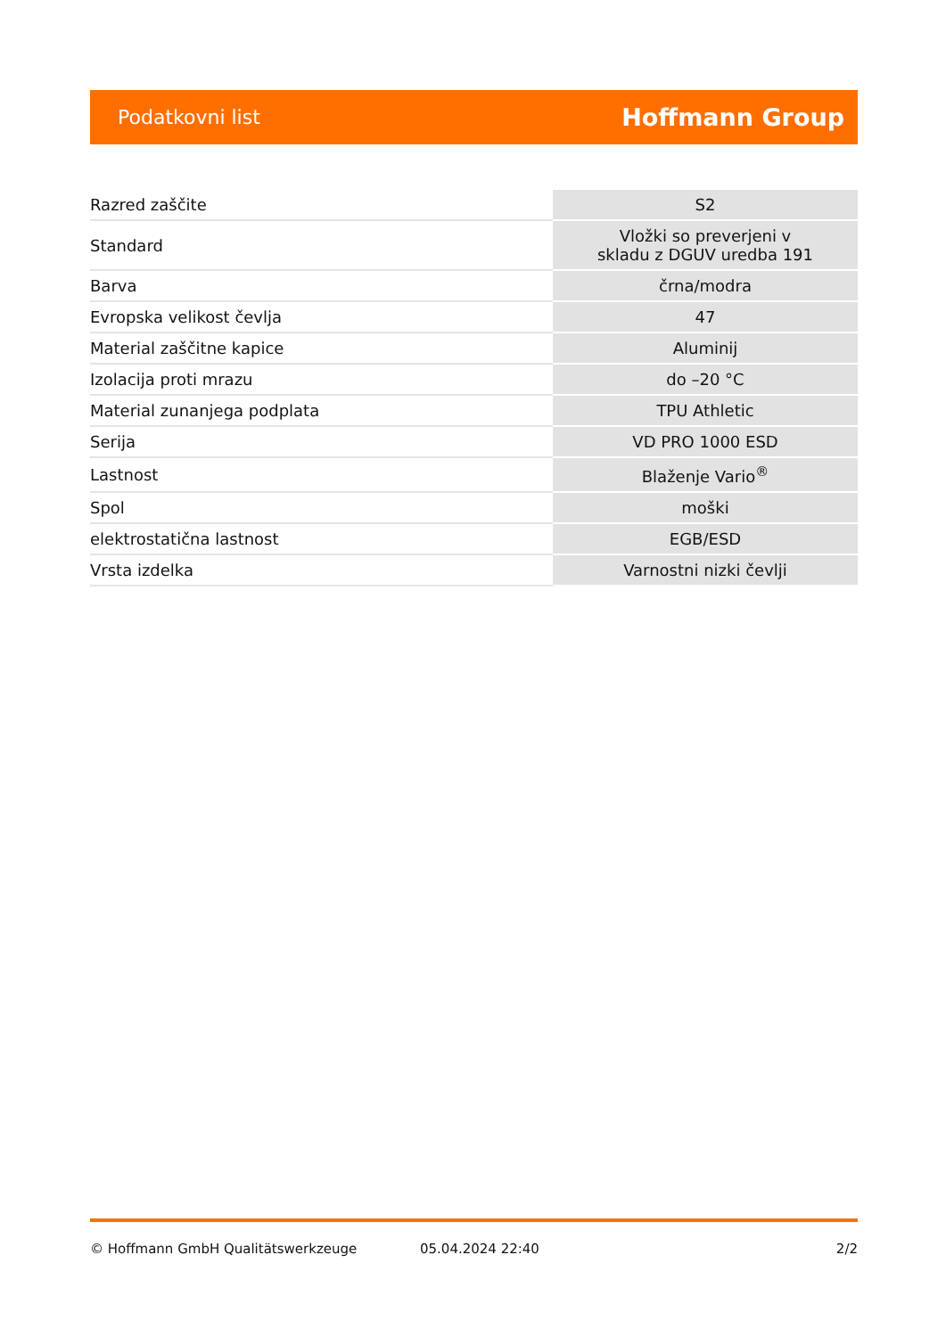Podatkovni list Hoffmann Group
| Razred zaščite | S2 |
| Standard | Vložki so preverjeni v skladu z DGUV uredba 191 |
| Barva | črna/modra |
| Evropska velikost čevlja | 47 |
| Material zaščitne kapice | Aluminij |
| Izolacija proti mrazu | do –20 °C |
| Material zunanjega podplata | TPU Athletic |
| Serija | VD PRO 1000 ESD |
| Lastnost | Blaženje Vario<sup>®</sup> |
| Spol | moški |
| elektrostatična lastnost | EGB/ESD |
| Vrsta izdelka | Varnostni nizki čevlji |
© Hoffmann GmbH Qualitätswerkzeuge 05.04.2024 22:40 2/2